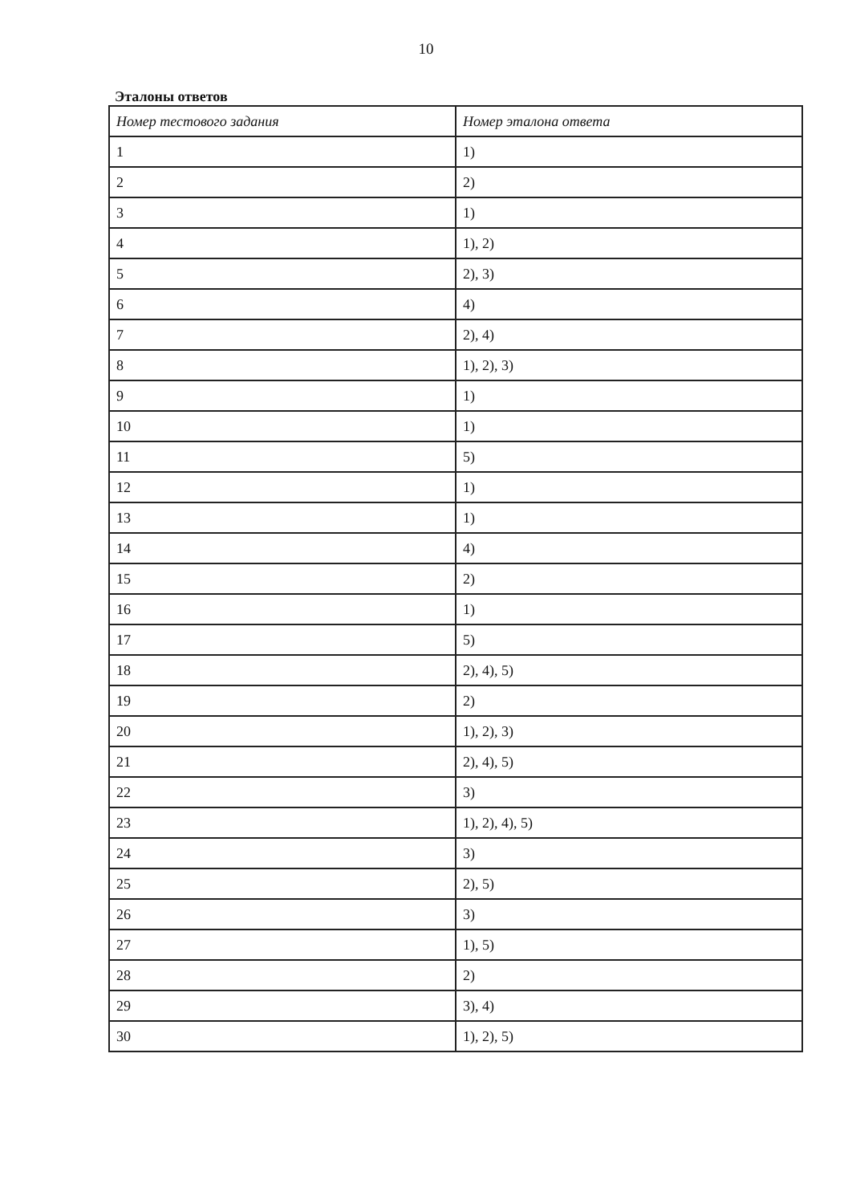10
Эталоны ответов
| Номер тестового задания | Номер эталона ответа |
| --- | --- |
| 1 | 1) |
| 2 | 2) |
| 3 | 1) |
| 4 | 1), 2) |
| 5 | 2), 3) |
| 6 | 4) |
| 7 | 2), 4) |
| 8 | 1), 2), 3) |
| 9 | 1) |
| 10 | 1) |
| 11 | 5) |
| 12 | 1) |
| 13 | 1) |
| 14 | 4) |
| 15 | 2) |
| 16 | 1) |
| 17 | 5) |
| 18 | 2), 4), 5) |
| 19 | 2) |
| 20 | 1), 2), 3) |
| 21 | 2), 4), 5) |
| 22 | 3) |
| 23 | 1), 2), 4), 5) |
| 24 | 3) |
| 25 | 2), 5) |
| 26 | 3) |
| 27 | 1), 5) |
| 28 | 2) |
| 29 | 3), 4) |
| 30 | 1), 2), 5) |